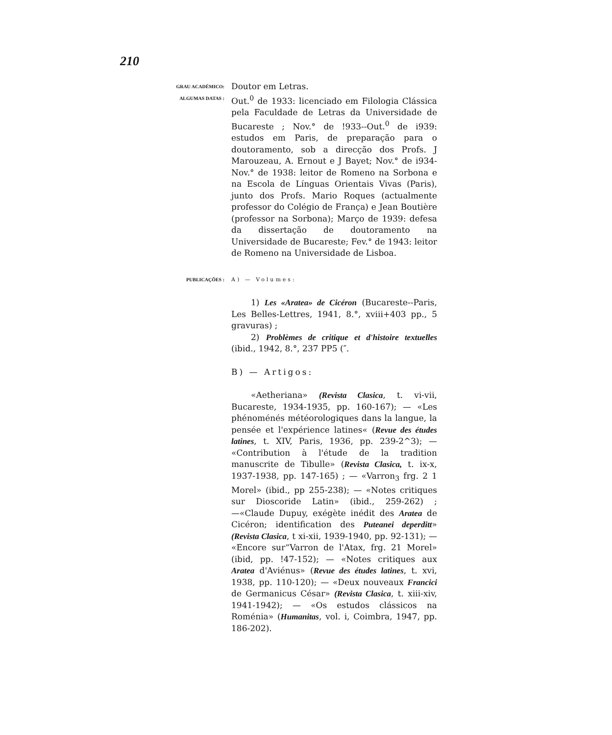210
GRAU ACADÉMICO:
Doutor em Letras.
ALGUMAS DATAS :
Out.<sup>0</sup> de 1933: licenciado em Filologia Clássica pela Faculdade de Letras da Universidade de Bucareste ; Nov.° de !933--Out.<sup>0</sup> de i939: estudos em Paris, de preparação para o doutoramento, sob a direcção dos Profs. J Marouzeau, A. Ernout e J Bayet; Nov.° de i934-Nov.° de 1938: leitor de Romeno na Sorbona e na Escola de Línguas Orientais Vivas (Paris), junto dos Profs. Mario Roques (actualmente professor do Colégio de França) e Jean Boutière (professor na Sorbona); Março de 1939: defesa da dissertação de doutoramento na Universidade de Bucareste; Fev.° de 1943: leitor de Romeno na Universidade de Lisboa.
PUBLICAÇÕES :
A) — Volumes:
1) Les «Aratea» de Cicéron (Bucareste--Paris, Les Belles-Lettres, 1941, 8.°, xviii+403 pp., 5 gravuras) ;
2) Problèmes de critique et d'histoire textuelles (ibid., 1942, 8.°, 237 PP5 (″.
B) — Artigos:
«Aetheriana» (Revista Clasica, t. vi-vii, Bucareste, 1934-1935, pp. 160-167); — «Les phénoménés météorologiques dans la langue, la pensée et l'expérience latines« (Revue des études latines, t. XIV, Paris, 1936, pp. 239-2^3); — «Contribution à l'étude de la tradition manuscrite de Tibulle» (Revista Clasica, t. ix-x, 1937-1938, pp. 147-165) ; — «Varron<sub>3</sub> frg. 2 1 Morel» (ibid., pp 255-238); — «Notes critiques sur Dioscoride Latin» (ibid., 259-262) ; —«Claude Dupuy, exégète inédit des Aratea de Cicéron; identification des Puteanei deperditt» (Revista Clasica, t xi-xii, 1939-1940, pp. 92-131); — «Encore sur“Varron de l'Atax, frg. 21 Morel» (ibid, pp. !47-152); — «Notes critiques aux Aratea d'Aviénus» (Revue des études latines, t. xvi, 1938, pp. 110-120); — «Deux nouveaux Francici de Germanicus César» (Revista Clasica, t. xiii-xiv, 1941-1942); — «Os estudos clássicos na Roménia» (Humanitas, vol. i, Coimbra, 1947, pp. 186-202).